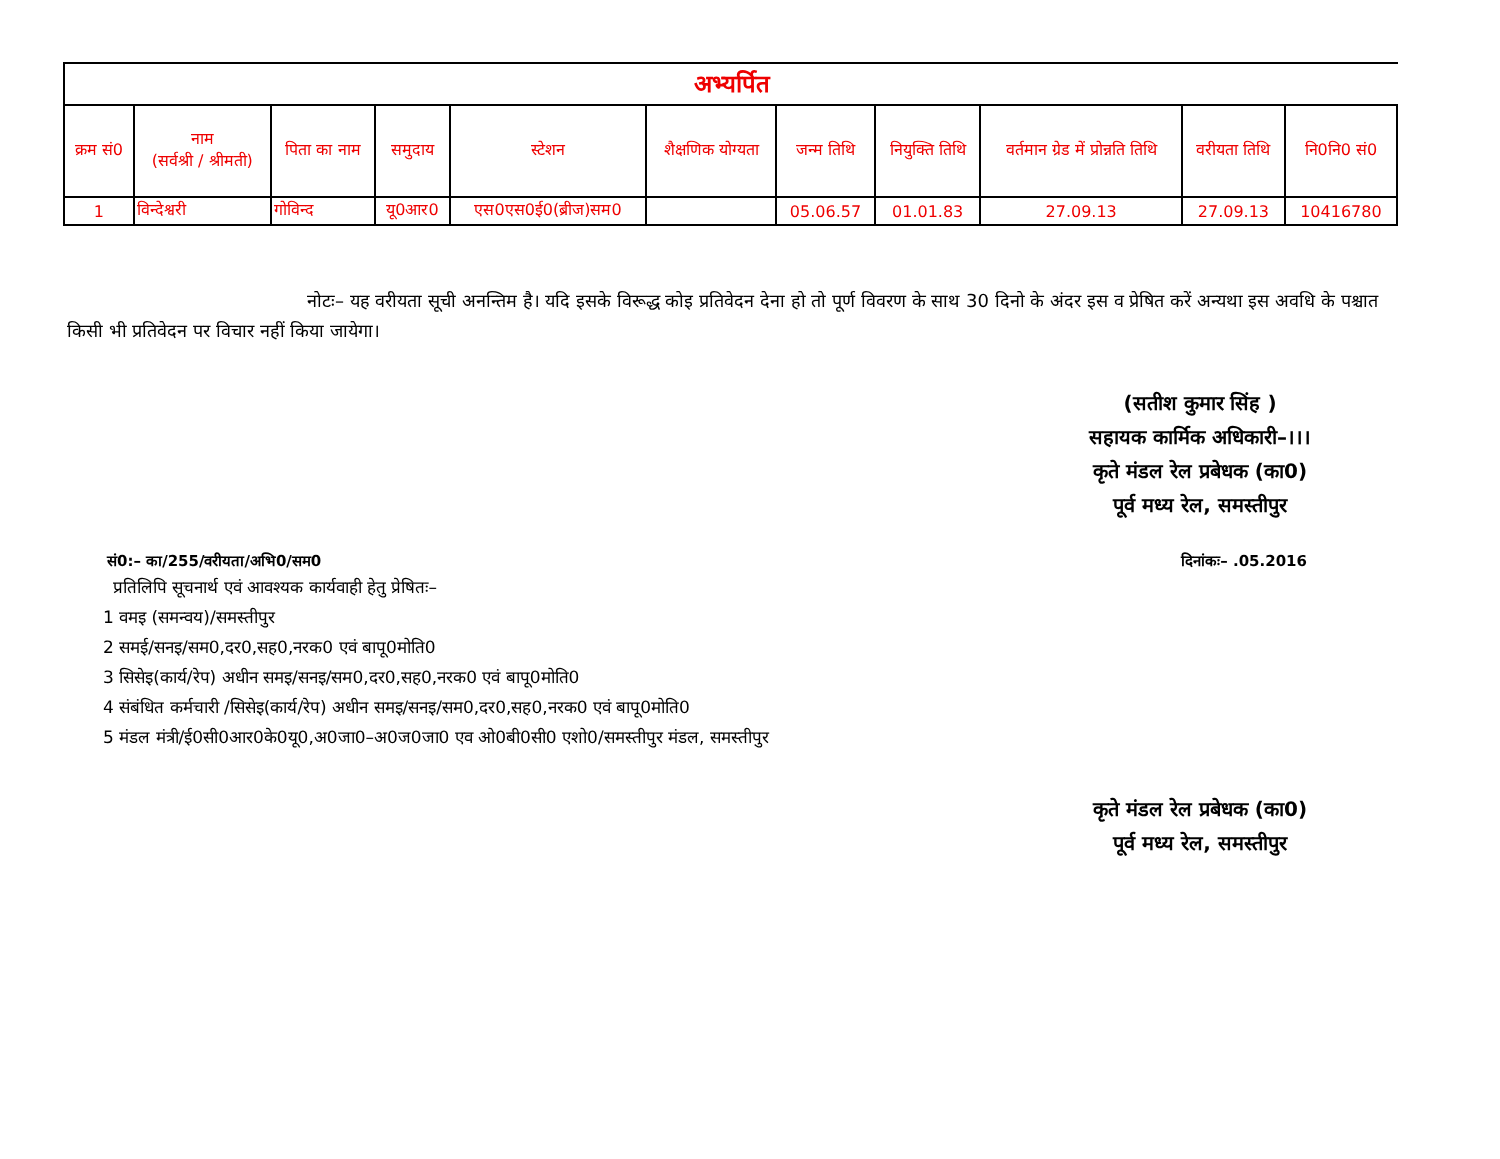अभ्यर्पित
| क्रम सं0 | नाम (सर्वश्री / श्रीमती) | पिता का नाम | समुदाय | स्टेशन | शैक्षणिक योग्यता | जन्म तिथि | नियुक्ति तिथि | वर्तमान ग्रेड में प्रोन्नति तिथि | वरीयता तिथि | नि0नि0 सं0 |
| --- | --- | --- | --- | --- | --- | --- | --- | --- | --- | --- |
| 1 | विन्देश्वरी | गोविन्द | यू0आर0 | एस0एस0ई0(ब्रीज)सम0 | | 05.06.57 | 01.01.83 | 27.09.13 | 27.09.13 | 10416780 |
नोटः– यह वरीयता सूची अनन्तिम है। यदि इसके विरूद्ध कोइ प्रतिवेदन देना हो तो पूर्ण विवरण के साथ 30 दिनो के अंदर इस व प्रेषित करें अन्यथा इस अवधि के पश्चात किसी भी प्रतिवेदन पर विचार नहीं किया जायेगा।
(सतीश कुमार सिंह )
सहायक कार्मिक अधिकारी–।।।
कृते मंडल रेल प्रबेधक (का0)
पूर्व मध्य रेल, समस्तीपुर
सं0:– का/255/वरीयता/अभि0/सम0 दिनांकः– .05.2016
प्रतिलिपि सूचनार्थ एवं आवश्यक कार्यवाही हेतु प्रेषितः–
1 वमइ (समन्वय)/समस्तीपुर
2 समई/सनइ/सम0,दर0,सह0,नरक0 एवं बापू0मोति0
3 सिसेइ(कार्य/रेप) अधीन समइ/सनइ/सम0,दर0,सह0,नरक0 एवं बापू0मोति0
4 संबंधित कर्मचारी /सिसेइ(कार्य/रेप) अधीन समइ/सनइ/सम0,दर0,सह0,नरक0 एवं बापू0मोति0
5 मंडल मंत्री/ई0सी0आर0के0यू0,अ0जा0–अ0ज0जा0 एव ओ0बी0सी0 एशो0/समस्तीपुर मंडल, समस्तीपुर
कृते मंडल रेल प्रबेधक (का0)
पूर्व मध्य रेल, समस्तीपुर